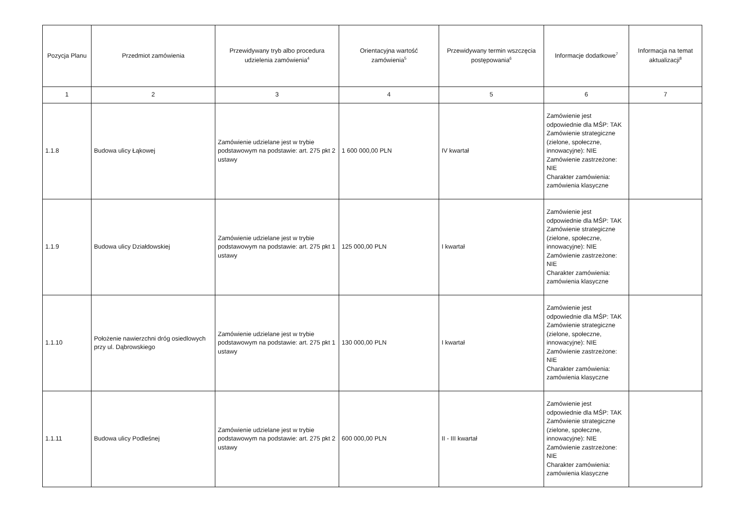| Pozycja Planu | Przedmiot zamówienia | Przewidywany tryb albo procedura udzielenia zamówienia<sup>4</sup> | Orientacyjna wartość zamówienia<sup>5</sup> | Przewidywany termin wszczęcia postępowania<sup>6</sup> | Informacje dodatkowe<sup>7</sup> | Informacja na temat aktualizacji<sup>8</sup> |
| --- | --- | --- | --- | --- | --- | --- |
| 1 | 2 | 3 | 4 | 5 | 6 | 7 |
| 1.1.8 | Budowa ulicy Łąkowej | Zamówienie udzielane jest w trybie podstawowym na podstawie: art. 275 pkt 2 ustawy | 1 600 000,00 PLN | IV kwartał | Zamówienie jest odpowiednie dla MŚP: TAK Zamówienie strategiczne (zielone, społeczne, innowacyjne): NIE Zamówienie zastrzeżone: NIE Charakter zamówienia: zamówienia klasyczne | |
| 1.1.9 | Budowa ulicy Działdowskiej | Zamówienie udzielane jest w trybie podstawowym na podstawie: art. 275 pkt 1 ustawy | 125 000,00 PLN | I kwartał | Zamówienie jest odpowiednie dla MŚP: TAK Zamówienie strategiczne (zielone, społeczne, innowacyjne): NIE Zamówienie zastrzeżone: NIE Charakter zamówienia: zamówienia klasyczne | |
| 1.1.10 | Położenie nawierzchni dróg osiedlowych przy ul. Dąbrowskiego | Zamówienie udzielane jest w trybie podstawowym na podstawie: art. 275 pkt 1 ustawy | 130 000,00 PLN | I kwartał | Zamówienie jest odpowiednie dla MŚP: TAK Zamówienie strategiczne (zielone, społeczne, innowacyjne): NIE Zamówienie zastrzeżone: NIE Charakter zamówienia: zamówienia klasyczne | |
| 1.1.11 | Budowa ulicy Podleśnej | Zamówienie udzielane jest w trybie podstawowym na podstawie: art. 275 pkt 2 ustawy | 600 000,00 PLN | II - III kwartał | Zamówienie jest odpowiednie dla MŚP: TAK Zamówienie strategiczne (zielone, społeczne, innowacyjne): NIE Zamówienie zastrzeżone: NIE Charakter zamówienia: zamówienia klasyczne | |